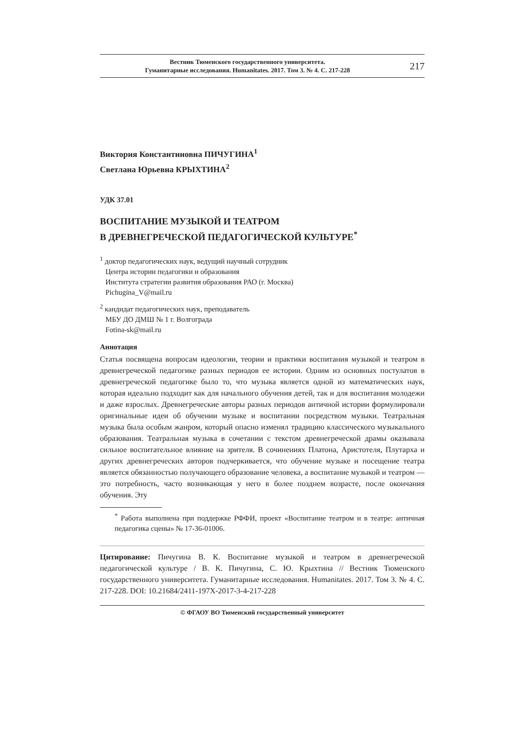Вестник Тюменского государственного университета.
Гуманитарные исследования. Humanitates. 2017. Том 3. № 4. С. 217-228
217
Виктория Константиновна ПИЧУГИНА<sup>1</sup>
Светлана Юрьевна КРЫХТИНА<sup>2</sup>
УДК 37.01
ВОСПИТАНИЕ МУЗЫКОЙ И ТЕАТРОМ
В ДРЕВНЕГРЕЧЕСКОЙ ПЕДАГОГИЧЕСКОЙ КУЛЬТУРЕ<sup>*</sup>
<sup>1</sup> доктор педагогических наук, ведущий научный сотрудник
Центра истории педагогики и образования
Института стратегии развития образования РАО (г. Москва)
Pichugina_V@mail.ru
<sup>2</sup> кандидат педагогических наук, преподаватель
МБУ ДО ДМШ № 1 г. Волгограда
Fotina-sk@mail.ru
Аннотация
Статья посвящена вопросам идеологии, теории и практики воспитания музыкой и театром в древнегреческой педагогике разных периодов ее истории. Одним из основных постулатов в древнегреческой педагогике было то, что музыка является одной из математических наук, которая идеально подходит как для начального обучения детей, так и для воспитания молодежи и даже взрослых. Древнегреческие авторы разных периодов античной истории формулировали оригинальные идеи об обучении музыке и воспитании посредством музыки. Театральная музыка была особым жанром, который опасно изменял традицию классического музыкального образования. Театральная музыка в сочетании с текстом древнегреческой драмы оказывала сильное воспитательное влияние на зрителя. В сочинениях Платона, Аристотеля, Плутарха и других древнегреческих авторов подчеркивается, что обучение музыке и посещение театра является обязанностью получающего образование человека, а воспитание музыкой и театром — это потребность, часто возникающая у него в более позднем возрасте, после окончания обучения. Эту
<sup>*</sup> Работа выполнена при поддержке РФФИ, проект «Воспитание театром и в театре: античная педагогика сцены» № 17-36-01006.
Цитирование: Пичугина В. К. Воспитание музыкой и театром в древнегреческой педагогической культуре / В. К. Пичугина, С. Ю. Крыхтина // Вестник Тюменского государственного университета. Гуманитарные исследования. Humanitates. 2017. Том 3. № 4. С. 217-228. DOI: 10.21684/2411-197X-2017-3-4-217-228
© ФГАОУ ВО Тюменский государственный университет